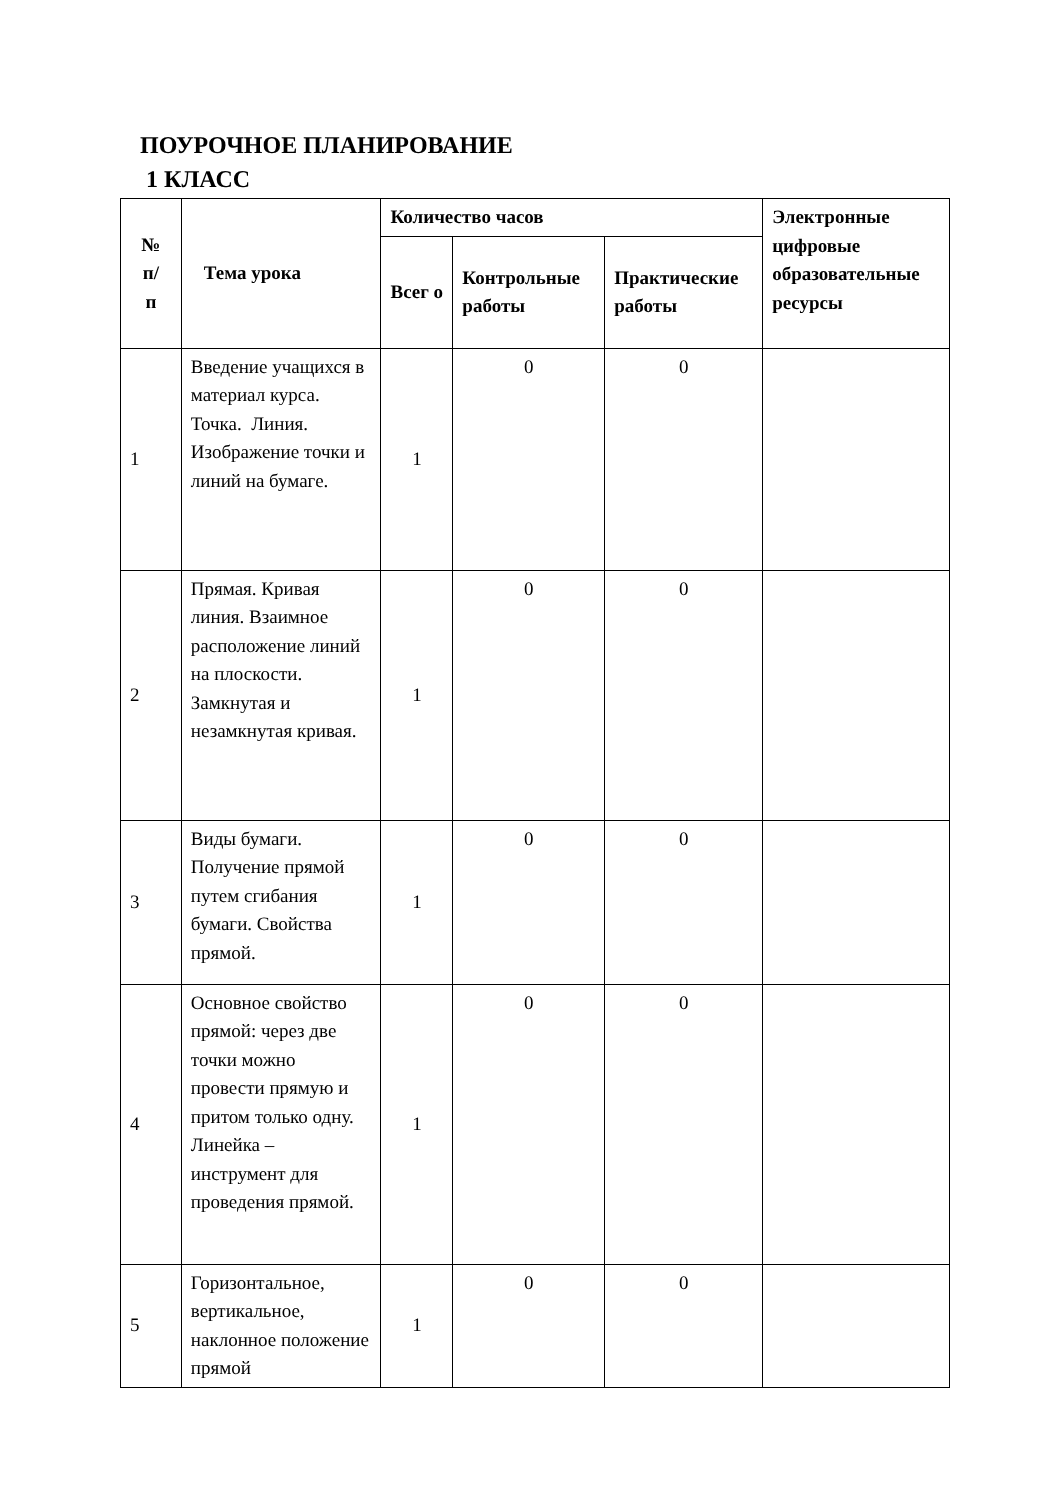ПОУРОЧНОЕ ПЛАНИРОВАНИЕ
1 КЛАСС
| № п/ п | Тема урока | Количество часов | | | Электронные цифровые образовательные ресурсы |
| --- | --- | --- | --- | --- | --- |
| | | Всег о | Контрольные работы | Практические работы | |
| 1 | Введение учащихся в материал курса. Точка. Линия. Изображение точки и линий на бумаге. | 1 | 0 | 0 | |
| 2 | Прямая. Кривая линия. Взаимное расположение линий на плоскости. Замкнутая и незамкнутая кривая. | 1 | 0 | 0 | |
| 3 | Виды бумаги. Получение прямой путем сгибания бумаги. Свойства прямой. | 1 | 0 | 0 | |
| 4 | Основное свойство прямой: через две точки можно провести прямую и притом только одну. Линейка – инструмент для проведения прямой. | 1 | 0 | 0 | |
| 5 | Горизонтальное, вертикальное, наклонное положение прямой | 1 | 0 | 0 | |